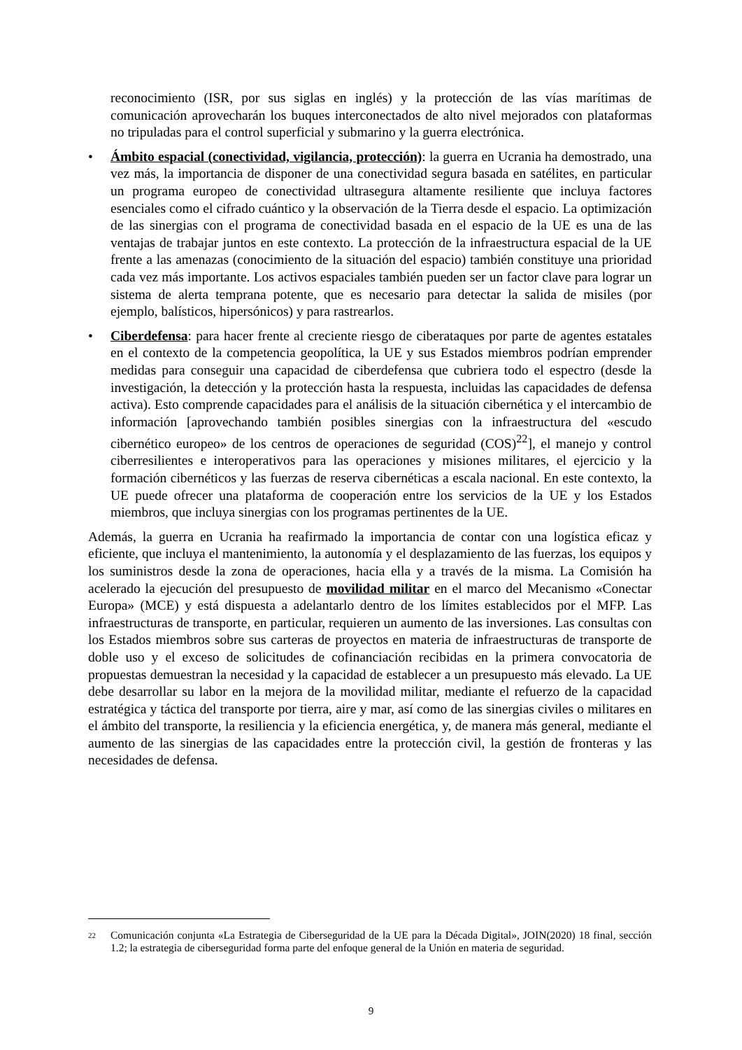reconocimiento (ISR, por sus siglas en inglés) y la protección de las vías marítimas de comunicación aprovecharán los buques interconectados de alto nivel mejorados con plataformas no tripuladas para el control superficial y submarino y la guerra electrónica.
• Ámbito espacial (conectividad, vigilancia, protección): la guerra en Ucrania ha demostrado, una vez más, la importancia de disponer de una conectividad segura basada en satélites, en particular un programa europeo de conectividad ultrasegura altamente resiliente que incluya factores esenciales como el cifrado cuántico y la observación de la Tierra desde el espacio. La optimización de las sinergias con el programa de conectividad basada en el espacio de la UE es una de las ventajas de trabajar juntos en este contexto. La protección de la infraestructura espacial de la UE frente a las amenazas (conocimiento de la situación del espacio) también constituye una prioridad cada vez más importante. Los activos espaciales también pueden ser un factor clave para lograr un sistema de alerta temprana potente, que es necesario para detectar la salida de misiles (por ejemplo, balísticos, hipersónicos) y para rastrearlos.
• Ciberdefensa: para hacer frente al creciente riesgo de ciberataques por parte de agentes estatales en el contexto de la competencia geopolítica, la UE y sus Estados miembros podrían emprender medidas para conseguir una capacidad de ciberdefensa que cubriera todo el espectro (desde la investigación, la detección y la protección hasta la respuesta, incluidas las capacidades de defensa activa). Esto comprende capacidades para el análisis de la situación cibernética y el intercambio de información [aprovechando también posibles sinergias con la infraestructura del «escudo cibernético europeo» de los centros de operaciones de seguridad (COS)<sup>22</sup>], el manejo y control ciberresilientes e interoperativos para las operaciones y misiones militares, el ejercicio y la formación cibernéticos y las fuerzas de reserva cibernéticas a escala nacional. En este contexto, la UE puede ofrecer una plataforma de cooperación entre los servicios de la UE y los Estados miembros, que incluya sinergias con los programas pertinentes de la UE.
Además, la guerra en Ucrania ha reafirmado la importancia de contar con una logística eficaz y eficiente, que incluya el mantenimiento, la autonomía y el desplazamiento de las fuerzas, los equipos y los suministros desde la zona de operaciones, hacia ella y a través de la misma. La Comisión ha acelerado la ejecución del presupuesto de movilidad militar en el marco del Mecanismo «Conectar Europa» (MCE) y está dispuesta a adelantarlo dentro de los límites establecidos por el MFP. Las infraestructuras de transporte, en particular, requieren un aumento de las inversiones. Las consultas con los Estados miembros sobre sus carteras de proyectos en materia de infraestructuras de transporte de doble uso y el exceso de solicitudes de cofinanciación recibidas en la primera convocatoria de propuestas demuestran la necesidad y la capacidad de establecer a un presupuesto más elevado. La UE debe desarrollar su labor en la mejora de la movilidad militar, mediante el refuerzo de la capacidad estratégica y táctica del transporte por tierra, aire y mar, así como de las sinergias civiles o militares en el ámbito del transporte, la resiliencia y la eficiencia energética, y, de manera más general, mediante el aumento de las sinergias de las capacidades entre la protección civil, la gestión de fronteras y las necesidades de defensa.
22
Comunicación conjunta «La Estrategia de Ciberseguridad de la UE para la Década Digital», JOIN(2020) 18 final, sección 1.2; la estrategia de ciberseguridad forma parte del enfoque general de la Unión en materia de seguridad.
9